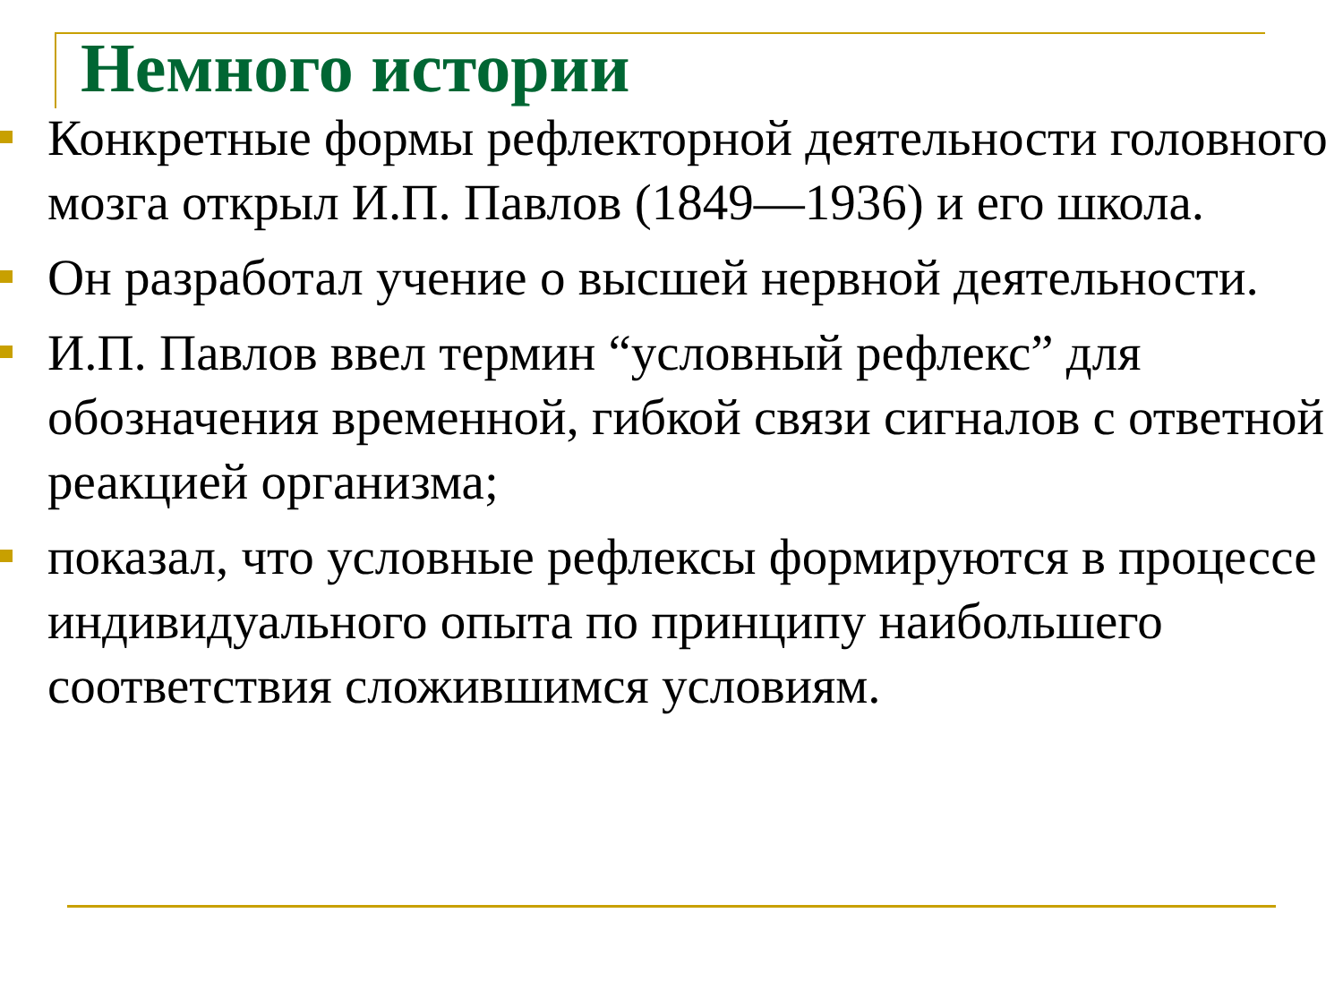Немного истории
Конкретные формы рефлекторной деятельности головного мозга открыл И.П. Павлов (1849—1936) и его школа.
Он разработал учение о высшей нервной деятельности.
И.П. Павлов ввел термин “условный рефлекс” для обозначения временной, гибкой связи сигналов с ответной реакцией организма;
показал, что условные рефлексы формируются в процессе индивидуального опыта по принципу наибольшего соответствия сложившимся условиям.